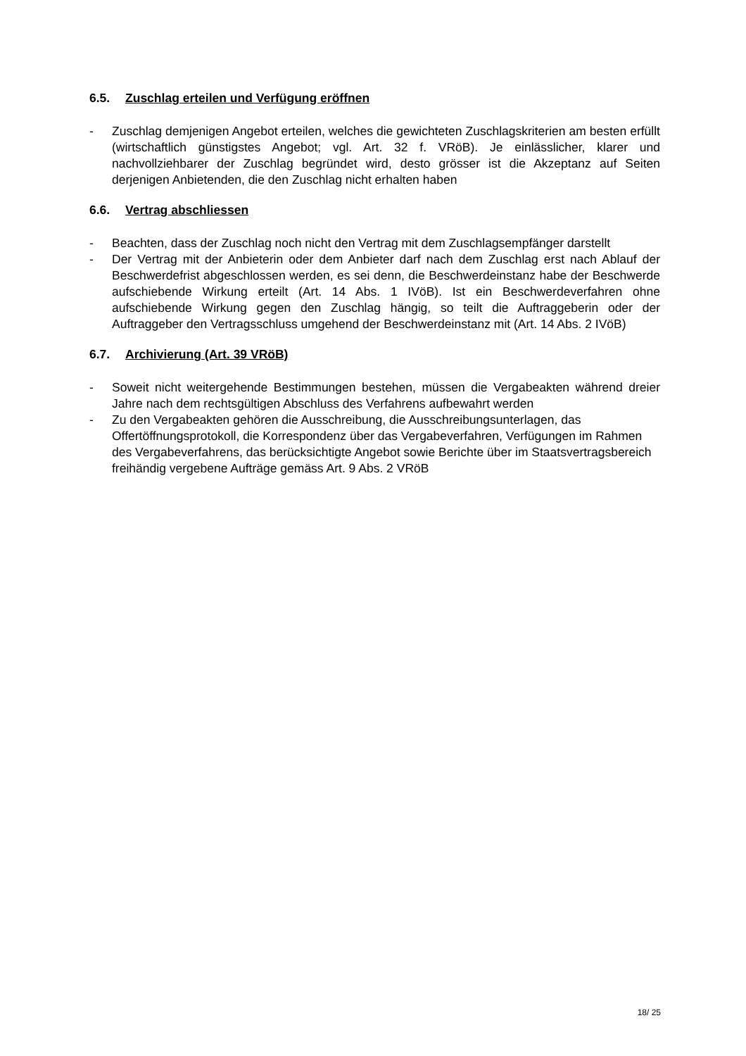6.5. Zuschlag erteilen und Verfügung eröffnen
- Zuschlag demjenigen Angebot erteilen, welches die gewichteten Zuschlagskriterien am besten erfüllt (wirtschaftlich günstigstes Angebot; vgl. Art. 32 f. VRöB). Je einlässlicher, klarer und nachvollziehbarer der Zuschlag begründet wird, desto grösser ist die Akzeptanz auf Seiten derjenigen Anbietenden, die den Zuschlag nicht erhalten haben
6.6. Vertrag abschliessen
- Beachten, dass der Zuschlag noch nicht den Vertrag mit dem Zuschlagsempfänger darstellt
- Der Vertrag mit der Anbieterin oder dem Anbieter darf nach dem Zuschlag erst nach Ablauf der Beschwerdefrist abgeschlossen werden, es sei denn, die Beschwerdeinstanz habe der Beschwerde aufschiebende Wirkung erteilt (Art. 14 Abs. 1 IVöB). Ist ein Beschwerdeverfahren ohne aufschiebende Wirkung gegen den Zuschlag hängig, so teilt die Auftraggeberin oder der Auftraggeber den Vertragsschluss umgehend der Beschwerdeinstanz mit (Art. 14 Abs. 2 IVöB)
6.7. Archivierung (Art. 39 VRöB)
- Soweit nicht weitergehende Bestimmungen bestehen, müssen die Vergabeakten während dreier Jahre nach dem rechtsgültigen Abschluss des Verfahrens aufbewahrt werden
- Zu den Vergabeakten gehören die Ausschreibung, die Ausschreibungsunterlagen, das Offertöffnungsprotokoll, die Korrespondenz über das Vergabeverfahren, Verfügungen im Rahmen des Vergabeverfahrens, das berücksichtigte Angebot sowie Berichte über im Staatsvertragsbereich freihändig vergebene Aufträge gemäss Art. 9 Abs. 2 VRöB
18/ 25